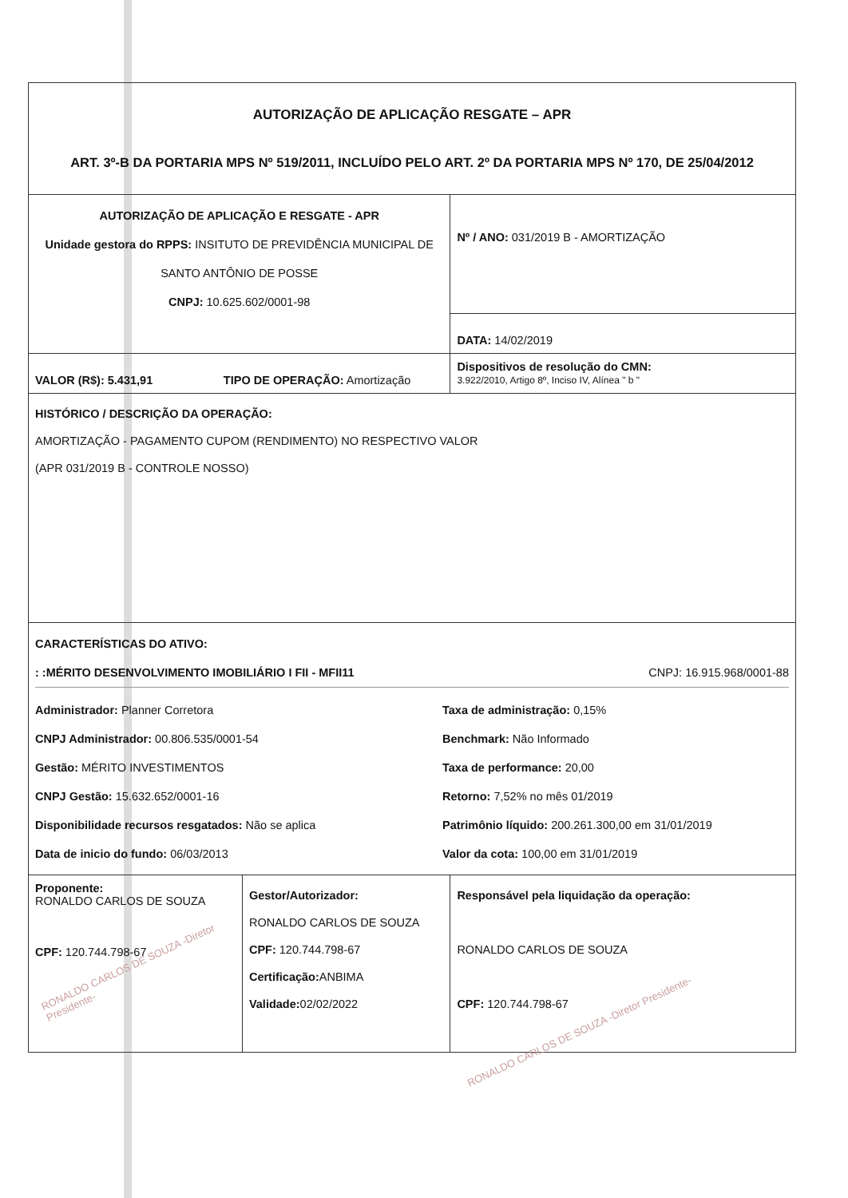| AUTORIZAÇÃO DE APLICAÇÃO RESGATE – APR ART. 3º-B DA PORTARIA MPS Nº 519/2011, INCLUÍDO PELO ART. 2º DA PORTARIA MPS Nº 170, DE 25/04/2012 | | |
| AUTORIZAÇÃO DE APLICAÇÃO E RESGATE - APR Unidade gestora do RPPS: INSITUTO DE PREVIDÊNCIA MUNICIPAL DE SANTO ANTÔNIO DE POSSE CNPJ: 10.625.602/0001-98 | | Nº / ANO: 031/2019 B - AMORTIZAÇÃO |
| | | DATA: 14/02/2019 |
| VALOR (R$): 5.431,91 TIPO DE OPERAÇÃO: Amortização | | Dispositivos de resolução do CMN: 3.922/2010, Artigo 8º, Inciso IV, Alínea " b " |
| HISTÓRICO / DESCRIÇÃO DA OPERAÇÃO: AMORTIZAÇÃO - PAGAMENTO CUPOM (RENDIMENTO) NO RESPECTIVO VALOR (APR 031/2019 B - CONTROLE NOSSO) | | |
| CARACTERÍSTICAS DO ATIVO: : :MÉRITO DESENVOLVIMENTO IMOBILIÁRIO I FII - MFII11 CNPJ: 16.915.968/0001-88 Administrador: Planner Corretora CNPJ Administrador: 00.806.535/0001-54 Gestão: MÉRITO INVESTIMENTOS CNPJ Gestão: 15.632.652/0001-16 Disponibilidade recursos resgatados: Não se aplica Data de inicio do fundo: 06/03/2013 Taxa de administração: 0,15% Benchmark: Não Informado Taxa de performance: 20,00 Retorno: 7,52% no mês 01/2019 Patrimônio líquido: 200.261.300,00 em 31/01/2019 Valor da cota: 100,00 em 31/01/2019 | | |
| Proponente: RONALDO CARLOS DE SOUZA CPF: 120.744.798-67 RONALDO CARLOS DE SOUZA -Diretor Presidente- | Gestor/Autorizador: RONALDO CARLOS DE SOUZA CPF: 120.744.798-67 Certificação: ANBIMA Validade: 02/02/2022 | Responsável pela liquidação da operação: RONALDO CARLOS DE SOUZA CPF: 120.744.798-67 RONALDO CARLOS DE SOUZA -Diretor Presidente- |